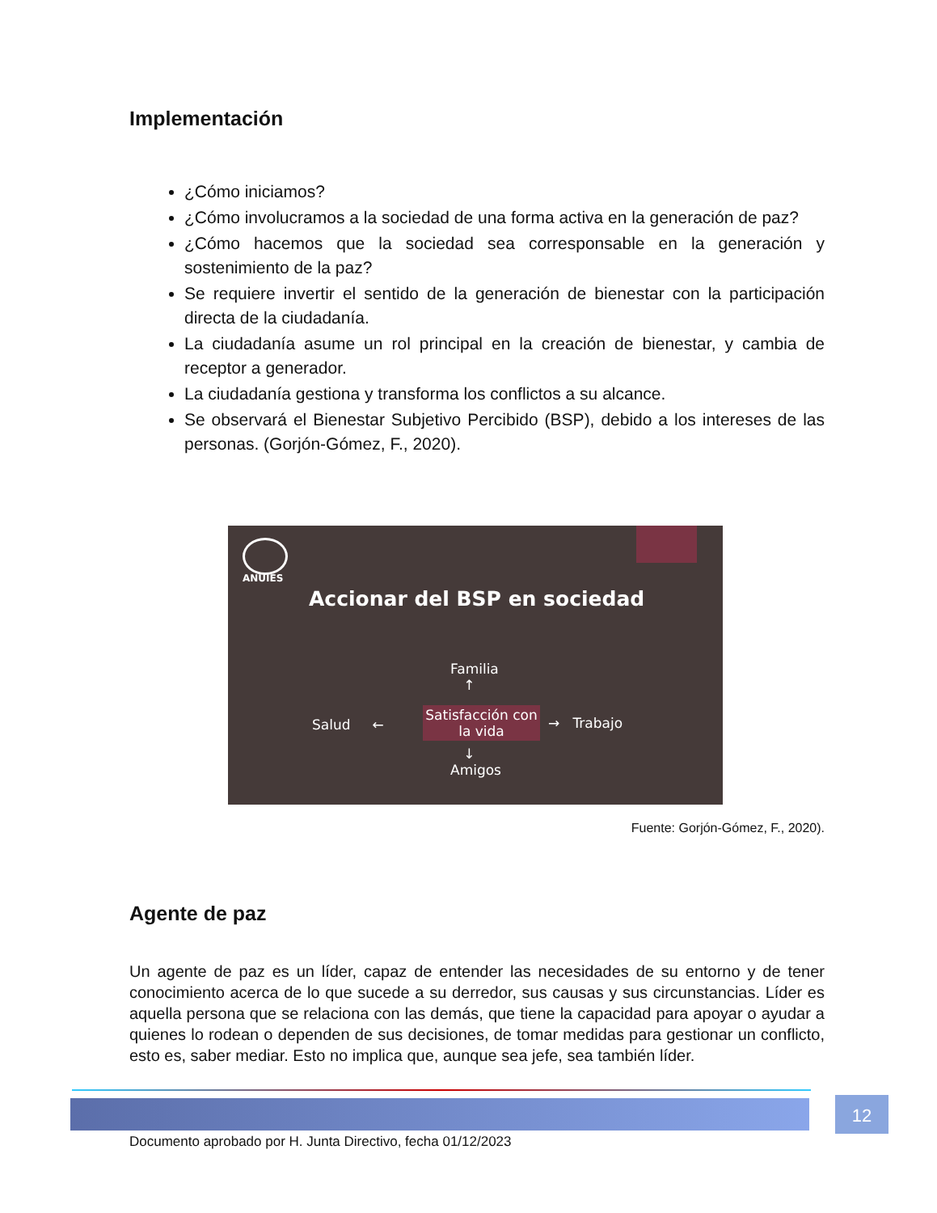Implementación
¿Cómo iniciamos?
¿Cómo involucramos a la sociedad de una forma activa en la generación de paz?
¿Cómo hacemos que la sociedad sea corresponsable en la generación y sostenimiento de la paz?
Se requiere invertir el sentido de la generación de bienestar con la participación directa de la ciudadanía.
La ciudadanía asume un rol principal en la creación de bienestar, y cambia de receptor a generador.
La ciudadanía gestiona y transforma los conflictos a su alcance.
Se observará el Bienestar Subjetivo Percibido (BSP), debido a los intereses de las personas. (Gorjón-Gómez, F., 2020).
ANUIES
Accionar del BSP en sociedad
Familia
↑
Salud ←
Satisfacción con la vida
→ Trabajo
↓
Amigos
Fuente: Gorjón-Gómez, F., 2020).
Agente de paz
Un agente de paz es un líder, capaz de entender las necesidades de su entorno y de tener conocimiento acerca de lo que sucede a su derredor, sus causas y sus circunstancias. Líder es aquella persona que se relaciona con las demás, que tiene la capacidad para apoyar o ayudar a quienes lo rodean o dependen de sus decisiones, de tomar medidas para gestionar un conflicto, esto es, saber mediar. Esto no implica que, aunque sea jefe, sea también líder.
12
Documento aprobado por H. Junta Directivo, fecha 01/12/2023